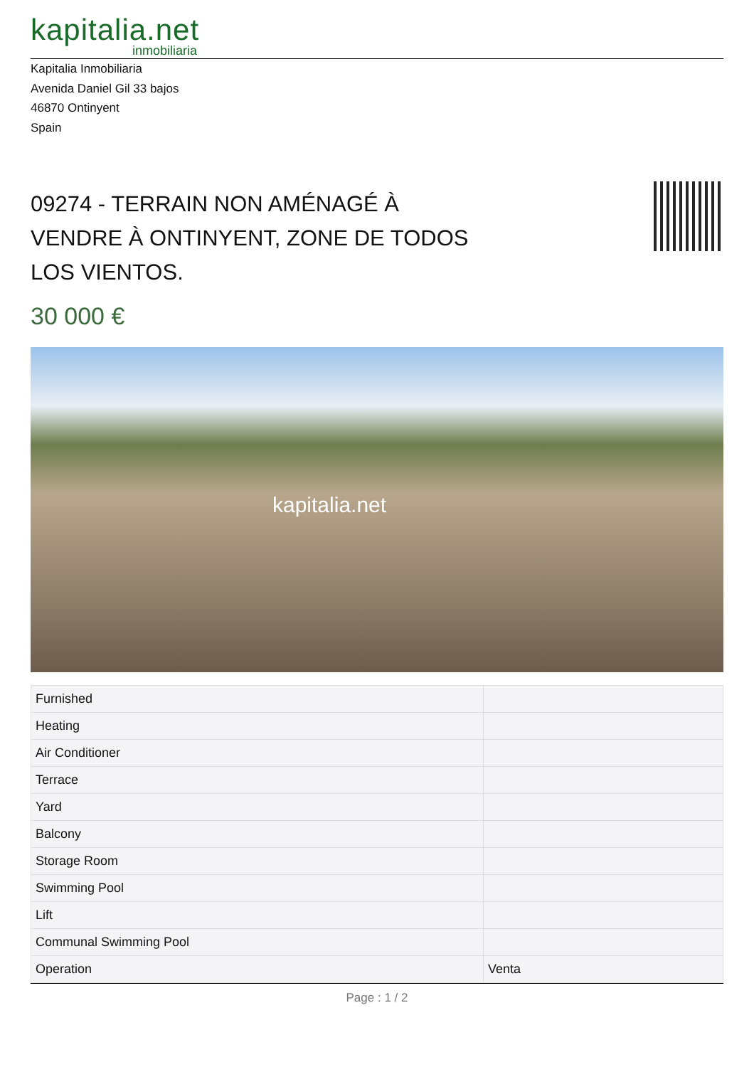kapitalia.net
inmobiliaria
Kapitalia Inmobiliaria
Avenida Daniel Gil 33 bajos
46870 Ontinyent
Spain
09274 - TERRAIN NON AMÉNAGÉ À VENDRE À ONTINYENT, ZONE DE TODOS LOS VIENTOS.
30 000 €
kapitalia.net
| Furnished | |
| Heating | |
| Air Conditioner | |
| Terrace | |
| Yard | |
| Balcony | |
| Storage Room | |
| Swimming Pool | |
| Lift | |
| Communal Swimming Pool | |
| Operation | Venta |
Page : 1 / 2